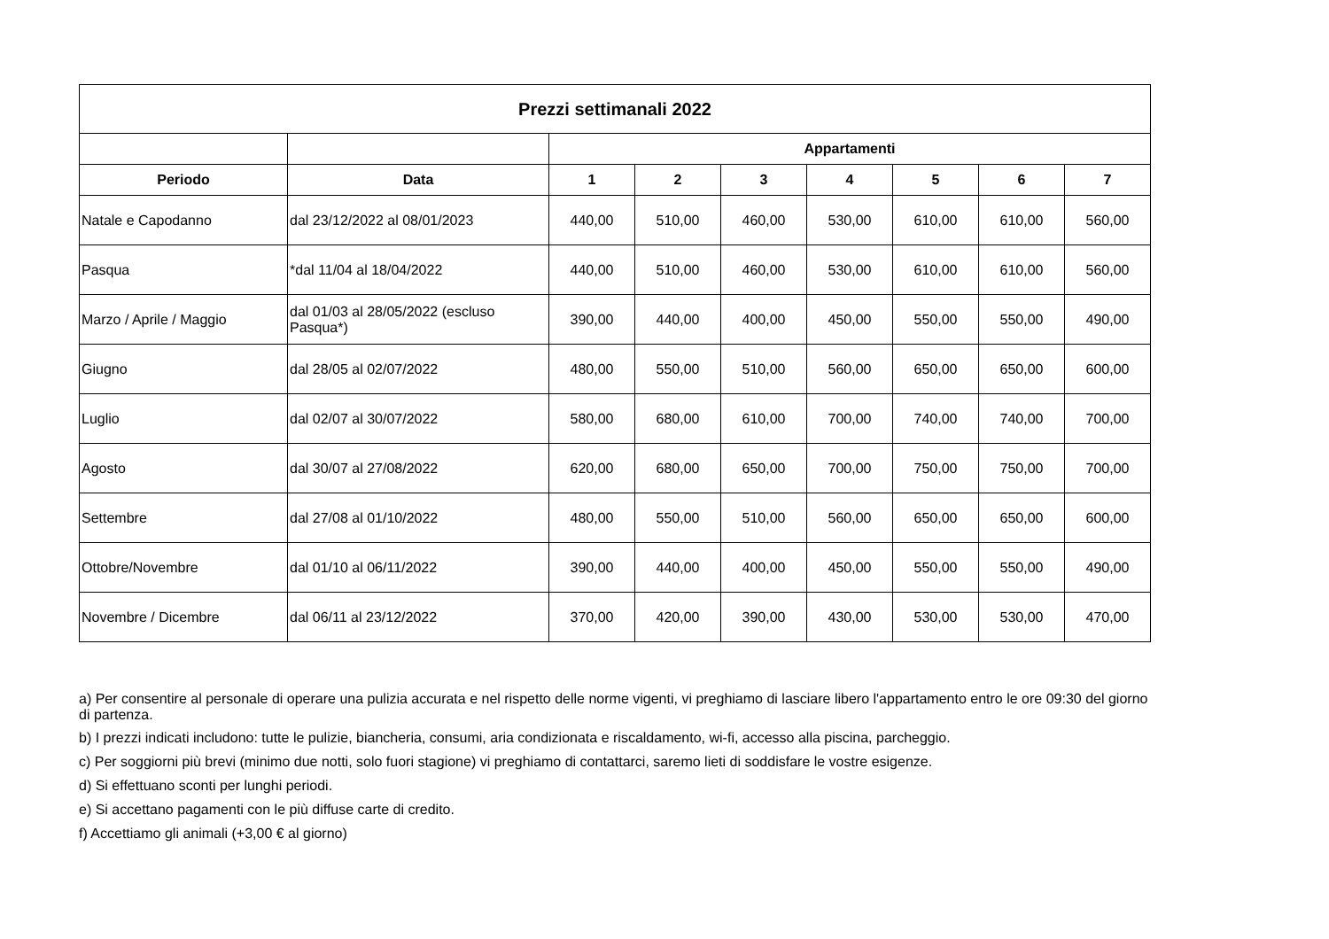| Prezzi settimanali 2022 | | | | | | | | |
| --- | --- | --- | --- | --- | --- | --- | --- | --- |
| | | Appartamenti | | | | | | |
| Periodo | Data | 1 | 2 | 3 | 4 | 5 | 6 | 7 |
| Natale e Capodanno | dal 23/12/2022 al 08/01/2023 | 440,00 | 510,00 | 460,00 | 530,00 | 610,00 | 610,00 | 560,00 |
| Pasqua | *dal 11/04 al 18/04/2022 | 440,00 | 510,00 | 460,00 | 530,00 | 610,00 | 610,00 | 560,00 |
| Marzo / Aprile / Maggio | dal 01/03 al 28/05/2022 (escluso Pasqua*) | 390,00 | 440,00 | 400,00 | 450,00 | 550,00 | 550,00 | 490,00 |
| Giugno | dal 28/05 al 02/07/2022 | 480,00 | 550,00 | 510,00 | 560,00 | 650,00 | 650,00 | 600,00 |
| Luglio | dal 02/07 al 30/07/2022 | 580,00 | 680,00 | 610,00 | 700,00 | 740,00 | 740,00 | 700,00 |
| Agosto | dal 30/07 al 27/08/2022 | 620,00 | 680,00 | 650,00 | 700,00 | 750,00 | 750,00 | 700,00 |
| Settembre | dal 27/08 al 01/10/2022 | 480,00 | 550,00 | 510,00 | 560,00 | 650,00 | 650,00 | 600,00 |
| Ottobre/Novembre | dal 01/10 al 06/11/2022 | 390,00 | 440,00 | 400,00 | 450,00 | 550,00 | 550,00 | 490,00 |
| Novembre / Dicembre | dal 06/11 al 23/12/2022 | 370,00 | 420,00 | 390,00 | 430,00 | 530,00 | 530,00 | 470,00 |
a) Per consentire al personale di operare una pulizia accurata e nel rispetto delle norme vigenti, vi preghiamo di lasciare libero l'appartamento entro le ore 09:30 del giorno di partenza.
b) I prezzi indicati includono: tutte le pulizie, biancheria, consumi, aria condizionata e riscaldamento, wi-fi, accesso alla piscina, parcheggio.
c) Per soggiorni più brevi (minimo due notti, solo fuori stagione) vi preghiamo di contattarci, saremo lieti di soddisfare le vostre esigenze.
d) Si effettuano sconti per lunghi periodi.
e) Si accettano pagamenti con le più diffuse carte di credito.
f) Accettiamo gli animali (+3,00 € al giorno)